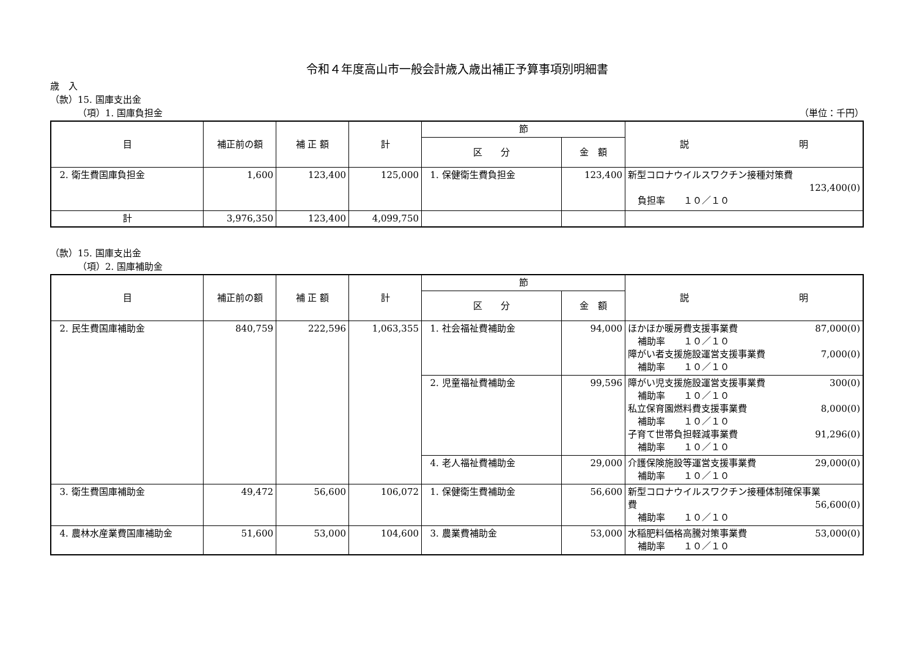令和４年度高山市一般会計歳入歳出補正予算事項別明細書
歳　入
（款）15. 国庫支出金
（項）1. 国庫負担金 （単位：千円）
| 目 | 補正前の額 | 補 正 額 | 計 | 節 | | 説 明 |
| --- | --- | --- | --- | --- | --- | --- |
| | | | | 区 分 | 金 額 | |
| 2. 衛生費国庫負担金 | 1,600 | 123,400 | 125,000 | 1. 保健衛生費負担金 | 123,400 | 新型コロナウイルスワクチン接種対策費 123,400(0) 負担率 １０／１０ |
| 計 | 3,976,350 | 123,400 | 4,099,750 | | | |
（款）15. 国庫支出金
（項）2. 国庫補助金
| 目 | 補正前の額 | 補 正 額 | 計 | 節 | | 説 明 |
| --- | --- | --- | --- | --- | --- | --- |
| | | | | 区 分 | 金 額 | |
| 2. 民生費国庫補助金 | 840,759 | 222,596 | 1,063,355 | 1. 社会福祉費補助金 | 94,000 | ほかほか暖房費支援事業費 87,000(0) 補助率 １０／１０ 障がい者支援施設運営支援事業費 7,000(0) 補助率 １０／１０ |
| | | | | 2. 児童福祉費補助金 | 99,596 | 障がい児支援施設運営支援事業費 300(0) 補助率 １０／１０ 私立保育園燃料費支援事業費 8,000(0) 補助率 １０／１０ 子育て世帯負担軽減事業費 91,296(0) 補助率 １０／１０ |
| | | | | 4. 老人福祉費補助金 | 29,000 | 介護保険施設等運営支援事業費 29,000(0) 補助率 １０／１０ |
| 3. 衛生費国庫補助金 | 49,472 | 56,600 | 106,072 | 1. 保健衛生費補助金 | 56,600 | 新型コロナウイルスワクチン接種体制確保事業 費 56,600(0) 補助率 １０／１０ |
| 4. 農林水産業費国庫補助金 | 51,600 | 53,000 | 104,600 | 3. 農業費補助金 | 53,000 | 水稲肥料価格高騰対策事業費 53,000(0) 補助率 １０／１０ |